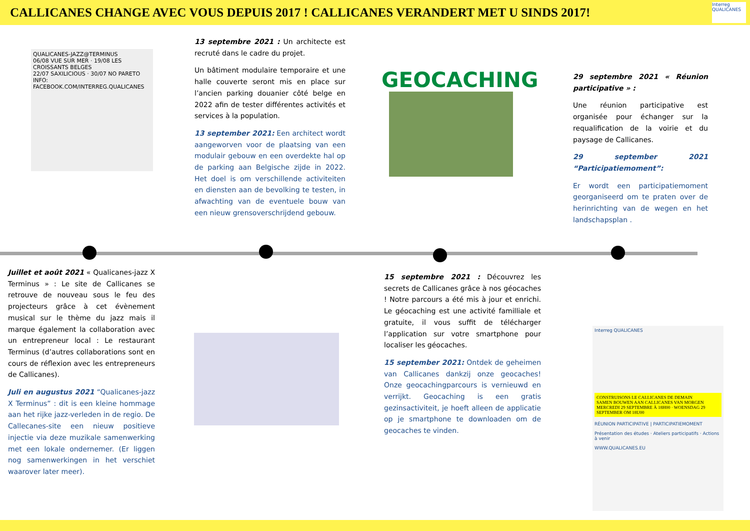CALLICANES CHANGE AVEC VOUS DEPUIS 2017 ! CALLICANES VERANDERT MET U SINDS 2017!
Interreg
QUALICANES
QUALICANES-JAZZ@TERMINUS
06/08 VUE SUR MER · 19/08 LES CROISSANTS BELGES
22/07 SAXILICIOUS · 30/07 NO PARETO
INFO: FACEBOOK.COM/INTERREG.QUALICANES
13 septembre 2021 : Un architecte est recruté dans le cadre du projet.
Un bâtiment modulaire temporaire et une halle couverte seront mis en place sur l’ancien parking douanier côté belge en 2022 afin de tester différentes activités et services à la population.
13 september 2021: Een architect wordt aangeworven voor de plaatsing van een modulair gebouw en een overdekte hal op de parking aan Belgische zijde in 2022. Het doel is om verschillende activiteiten en diensten aan de bevolking te testen, in afwachting van de eventuele bouw van een nieuw grensoverschrijdend gebouw.
GEOCACHING
29 septembre 2021 « Réunion participative » :
Une réunion participative est organisée pour échanger sur la requalification de la voirie et du paysage de Callicanes.
29 september 2021 “Participatiemoment”:
Er wordt een participatiemoment georganiseerd om te praten over de herinrichting van de wegen en het landschapsplan .
Juillet et août 2021 « Qualicanes-jazz X Terminus » : Le site de Callicanes se retrouve de nouveau sous le feu des projecteurs grâce à cet évènement musical sur le thème du jazz mais il marque également la collaboration avec un entrepreneur local : Le restaurant Terminus (d’autres collaborations sont en cours de réflexion avec les entrepreneurs de Callicanes).
Juli en augustus 2021 “Qualicanes-jazz X Terminus” : dit is een kleine hommage aan het rijke jazz-verleden in de regio. De Callecanes-site een nieuw positieve injectie via deze muzikale samenwerking met een lokale ondernemer. (Er liggen nog samenwerkingen in het verschiet waarover later meer).
15 septembre 2021 : Découvrez les secrets de Callicanes grâce à nos géocaches ! Notre parcours a été mis à jour et enrichi. Le géocaching est une activité familliale et gratuite, il vous suffit de télécharger l’application sur votre smartphone pour localiser les géocaches.
15 september 2021: Ontdek de geheimen van Callicanes dankzij onze geocaches! Onze geocachingparcours is vernieuwd en verrijkt. Geocaching is een gratis gezinsactiviteit, je hoeft alleen de applicatie op je smartphone te downloaden om de geocaches te vinden.
Interreg QUALICANES
CONSTRUISONS LE CALLICANES DE DEMAIN
SAMEN BOUWEN AAN CALLICANES VAN MORGEN
MERCREDI 29 SEPTEMBRE À 18H00 · WOENSDAG 29 SEPTEMBER OM 18U00
RÉUNION PARTICIPATIVE | PARTICIPATIEMOMENT
Présentation des études · Ateliers participatifs · Actions à venir
WWW.QUALICANES.EU